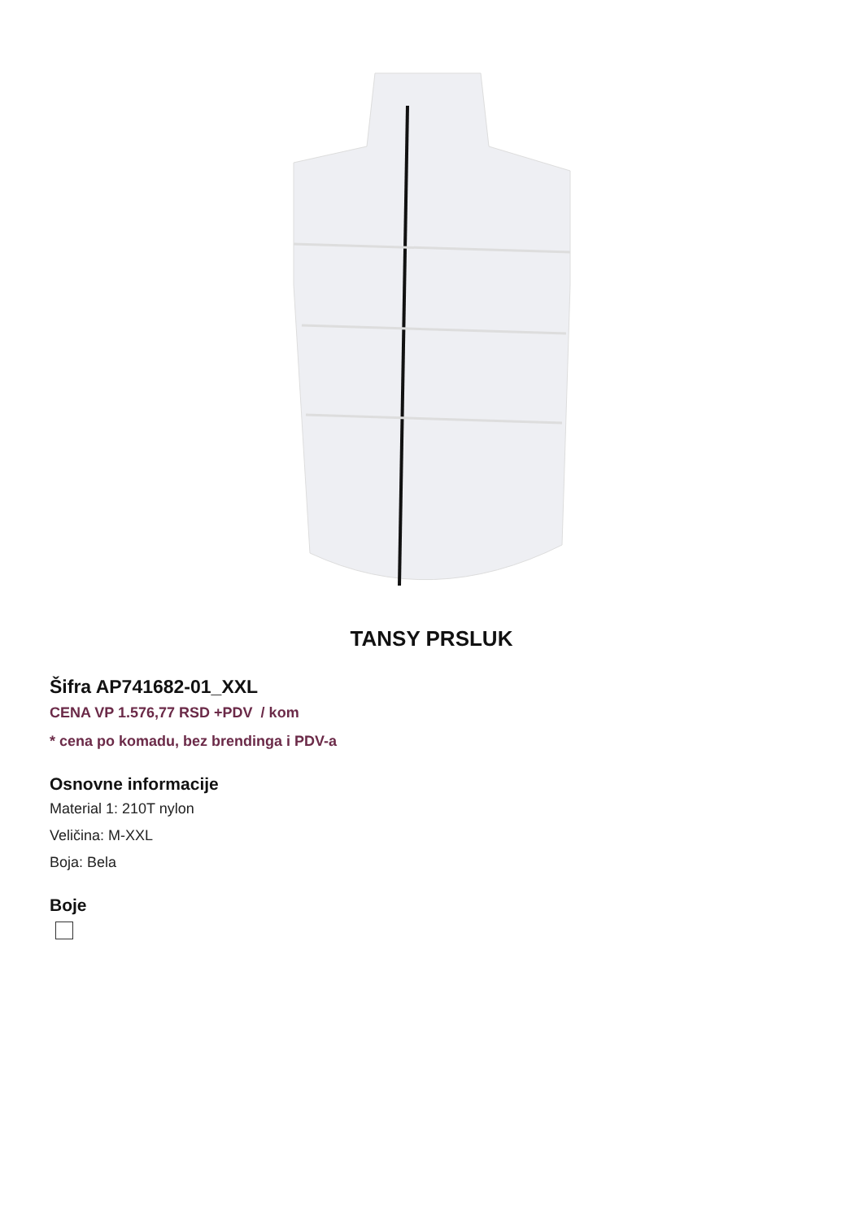TANSY PRSLUK
Šifra AP741682-01_XXL
CENA VP 1.576,77 RSD +PDV / kom
* cena po komadu, bez brendinga i PDV-a
Osnovne informacije
Material 1: 210T nylon
Veličina: M-XXL
Boja: Bela
Boje